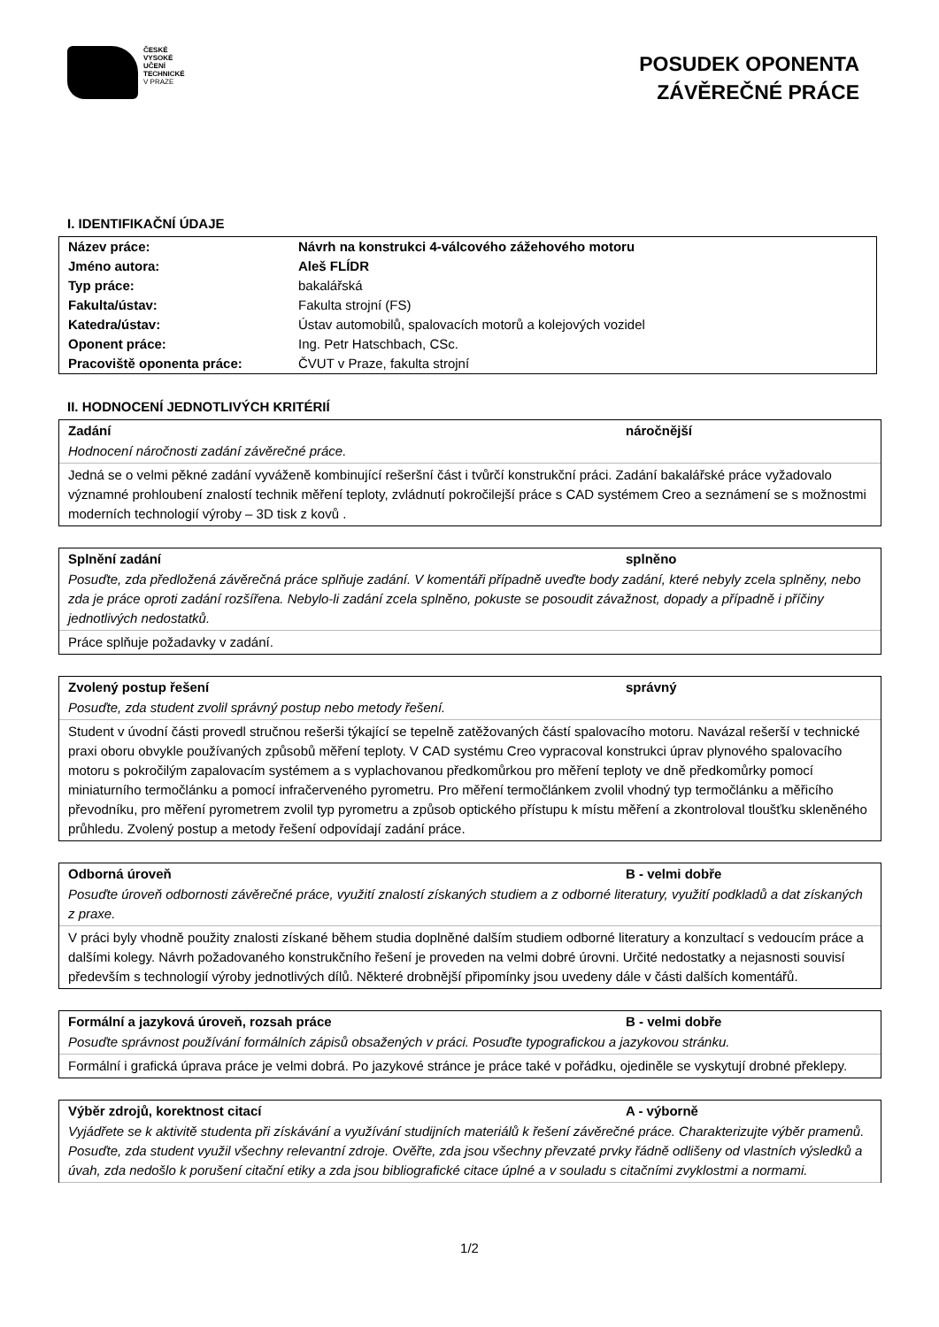ČESKÉ
VYSOKÉ
UČENÍ
TECHNICKÉ
V PRAZE
POSUDEK OPONENTA
ZÁVĚREČNÉ PRÁCE
I. IDENTIFIKAČNÍ ÚDAJE
| Název práce: | Návrh na konstrukci 4-válcového zážehového motoru |
| Jméno autora: | Aleš FLÍDR |
| Typ práce: | bakalářská |
| Fakulta/ústav: | Fakulta strojní (FS) |
| Katedra/ústav: | Ústav automobilů, spalovacích motorů a kolejových vozidel |
| Oponent práce: | Ing. Petr Hatschbach, CSc. |
| Pracoviště oponenta práce: | ČVUT v Praze, fakulta strojní |
II. HODNOCENÍ JEDNOTLIVÝCH KRITÉRIÍ
Zadání náročnější
Hodnocení náročnosti zadání závěrečné práce.
Jedná se o velmi pěkné zadání vyváženě kombinující rešeršní část i tvůrčí konstrukční práci. Zadání bakalářské práce vyžadovalo významné prohloubení znalostí technik měření teploty, zvládnutí pokročilejší práce s CAD systémem Creo a seznámení se s možnostmi moderních technologií výroby – 3D tisk z kovů .
Splnění zadání splněno
Posuďte, zda předložená závěrečná práce splňuje zadání. V komentáři případně uveďte body zadání, které nebyly zcela splněny, nebo zda je práce oproti zadání rozšířena. Nebylo-li zadání zcela splněno, pokuste se posoudit závažnost, dopady a případně i příčiny jednotlivých nedostatků.
Práce splňuje požadavky v zadání.
Zvolený postup řešení správný
Posuďte, zda student zvolil správný postup nebo metody řešení.
Student v úvodní části provedl stručnou rešerši týkající se tepelně zatěžovaných částí spalovacího motoru. Navázal rešerší v technické praxi oboru obvykle používaných způsobů měření teploty. V CAD systému Creo vypracoval konstrukci úprav plynového spalovacího motoru s pokročilým zapalovacím systémem a s vyplachovanou předkomůrkou pro měření teploty ve dně předkomůrky pomocí miniaturního termočlánku a pomocí infračerveného pyrometru. Pro měření termočlánkem zvolil vhodný typ termočlánku a měřicího převodníku, pro měření pyrometrem zvolil typ pyrometru a způsob optického přístupu k místu měření a zkontroloval tloušťku skleněného průhledu. Zvolený postup a metody řešení odpovídají zadání práce.
Odborná úroveň B - velmi dobře
Posuďte úroveň odbornosti závěrečné práce, využití znalostí získaných studiem a z odborné literatury, využití podkladů a dat získaných z praxe.
V práci byly vhodně použity znalosti získané během studia doplněné dalším studiem odborné literatury a konzultací s vedoucím práce a dalšími kolegy. Návrh požadovaného konstrukčního řešení je proveden na velmi dobré úrovni. Určité nedostatky a nejasnosti souvisí především s technologií výroby jednotlivých dílů. Některé drobnější připomínky jsou uvedeny dále v části dalších komentářů.
Formální a jazyková úroveň, rozsah práce B - velmi dobře
Posuďte správnost používání formálních zápisů obsažených v práci. Posuďte typografickou a jazykovou stránku.
Formální i grafická úprava práce je velmi dobrá. Po jazykové stránce je práce také v pořádku, ojediněle se vyskytují drobné překlepy.
Výběr zdrojů, korektnost citací A - výborně
Vyjádřete se k aktivitě studenta při získávání a využívání studijních materiálů k řešení závěrečné práce. Charakterizujte výběr pramenů. Posuďte, zda student využil všechny relevantní zdroje. Ověřte, zda jsou všechny převzaté prvky řádně odlišeny od vlastních výsledků a úvah, zda nedošlo k porušení citační etiky a zda jsou bibliografické citace úplné a v souladu s citačními zvyklostmi a normami.
1/2